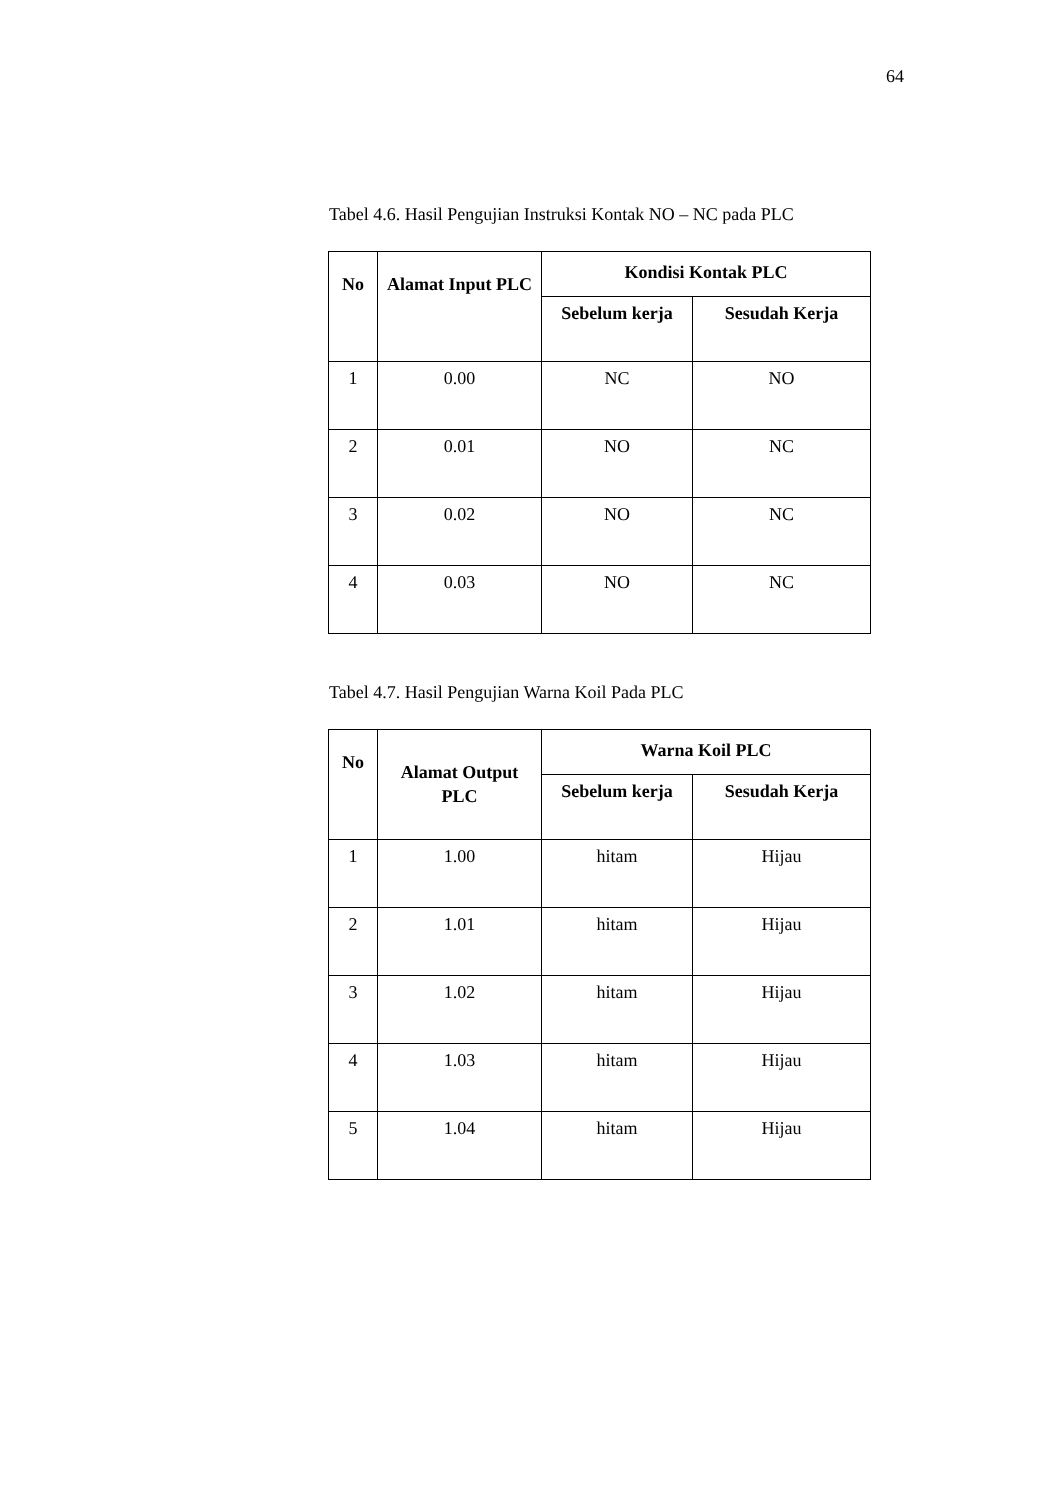64
Tabel 4.6. Hasil Pengujian Instruksi Kontak NO – NC pada PLC
| No | Alamat Input PLC | Kondisi Kontak PLC | |
| --- | --- | --- | --- |
| | | Sebelum kerja | Sesudah Kerja |
| 1 | 0.00 | NC | NO |
| 2 | 0.01 | NO | NC |
| 3 | 0.02 | NO | NC |
| 4 | 0.03 | NO | NC |
Tabel 4.7. Hasil Pengujian Warna Koil Pada PLC
| No | Alamat Output PLC | Warna Koil PLC | |
| --- | --- | --- | --- |
| | | Sebelum kerja | Sesudah Kerja |
| 1 | 1.00 | hitam | Hijau |
| 2 | 1.01 | hitam | Hijau |
| 3 | 1.02 | hitam | Hijau |
| 4 | 1.03 | hitam | Hijau |
| 5 | 1.04 | hitam | Hijau |